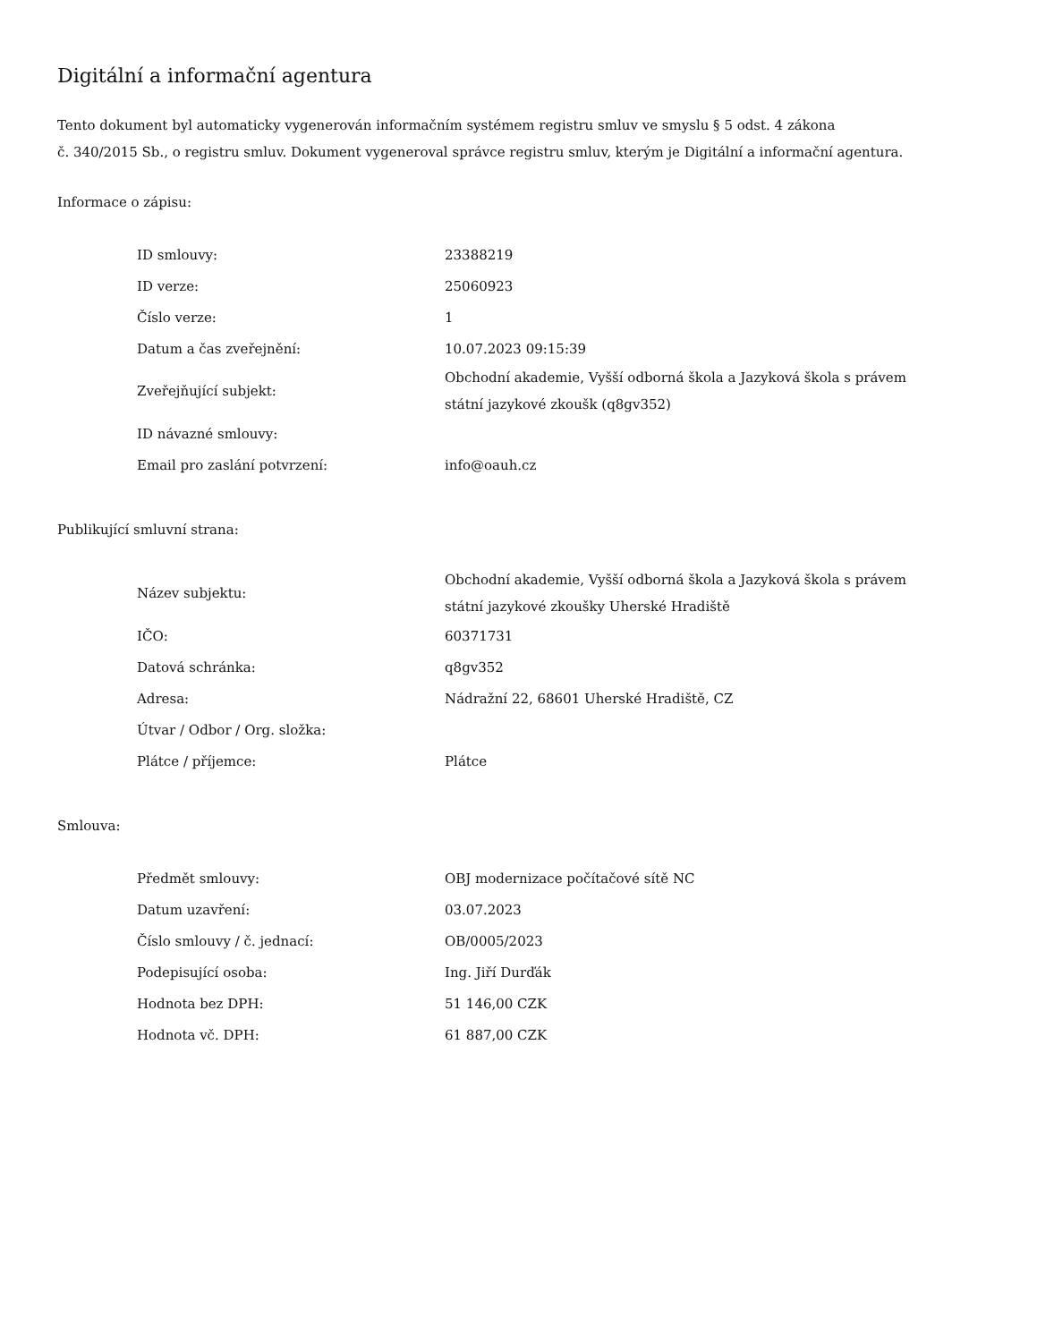Digitální a informační agentura
Tento dokument byl automaticky vygenerován informačním systémem registru smluv ve smyslu § 5 odst. 4 zákona
č. 340/2015 Sb., o registru smluv. Dokument vygeneroval správce registru smluv, kterým je Digitální a informační agentura.
Informace o zápisu:
| ID smlouvy: | 23388219 |
| ID verze: | 25060923 |
| Číslo verze: | 1 |
| Datum a čas zveřejnění: | 10.07.2023 09:15:39 |
| Zveřejňující subjekt: | Obchodní akademie, Vyšší odborná škola a Jazyková škola s právem státní jazykové zkoušk (q8gv352) |
| ID návazné smlouvy: | |
| Email pro zaslání potvrzení: | info@oauh.cz |
Publikující smluvní strana:
| Název subjektu: | Obchodní akademie, Vyšší odborná škola a Jazyková škola s právem státní jazykové zkoušky Uherské Hradiště |
| IČO: | 60371731 |
| Datová schránka: | q8gv352 |
| Adresa: | Nádražní 22, 68601 Uherské Hradiště, CZ |
| Útvar / Odbor / Org. složka: | |
| Plátce / příjemce: | Plátce |
Smlouva:
| Předmět smlouvy: | OBJ modernizace počítačové sítě NC |
| Datum uzavření: | 03.07.2023 |
| Číslo smlouvy / č. jednací: | OB/0005/2023 |
| Podepisující osoba: | Ing. Jiří Durďák |
| Hodnota bez DPH: | 51 146,00 CZK |
| Hodnota vč. DPH: | 61 887,00 CZK |